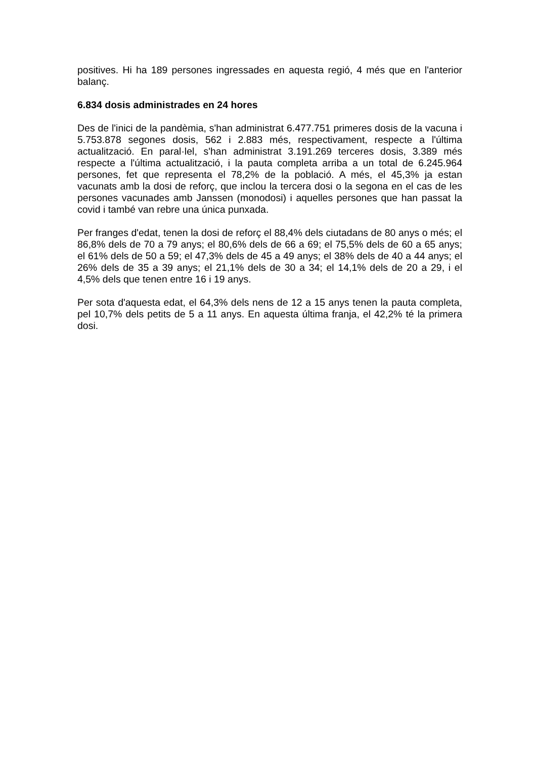positives. Hi ha 189 persones ingressades en aquesta regió, 4 més que en l'anterior balanç.
6.834 dosis administrades en 24 hores
Des de l'inici de la pandèmia, s'han administrat 6.477.751 primeres dosis de la vacuna i 5.753.878 segones dosis, 562 i 2.883 més, respectivament, respecte a l'última actualització. En paral·lel, s'han administrat 3.191.269 terceres dosis, 3.389 més respecte a l'última actualització, i la pauta completa arriba a un total de 6.245.964 persones, fet que representa el 78,2% de la població. A més, el 45,3% ja estan vacunats amb la dosi de reforç, que inclou la tercera dosi o la segona en el cas de les persones vacunades amb Janssen (monodosi) i aquelles persones que han passat la covid i també van rebre una única punxada.
Per franges d'edat, tenen la dosi de reforç el 88,4% dels ciutadans de 80 anys o més; el 86,8% dels de 70 a 79 anys; el 80,6% dels de 66 a 69; el 75,5% dels de 60 a 65 anys; el 61% dels de 50 a 59; el 47,3% dels de 45 a 49 anys; el 38% dels de 40 a 44 anys; el 26% dels de 35 a 39 anys; el 21,1% dels de 30 a 34; el 14,1% dels de 20 a 29, i el 4,5% dels que tenen entre 16 i 19 anys.
Per sota d'aquesta edat, el 64,3% dels nens de 12 a 15 anys tenen la pauta completa, pel 10,7% dels petits de 5 a 11 anys. En aquesta última franja, el 42,2% té la primera dosi.